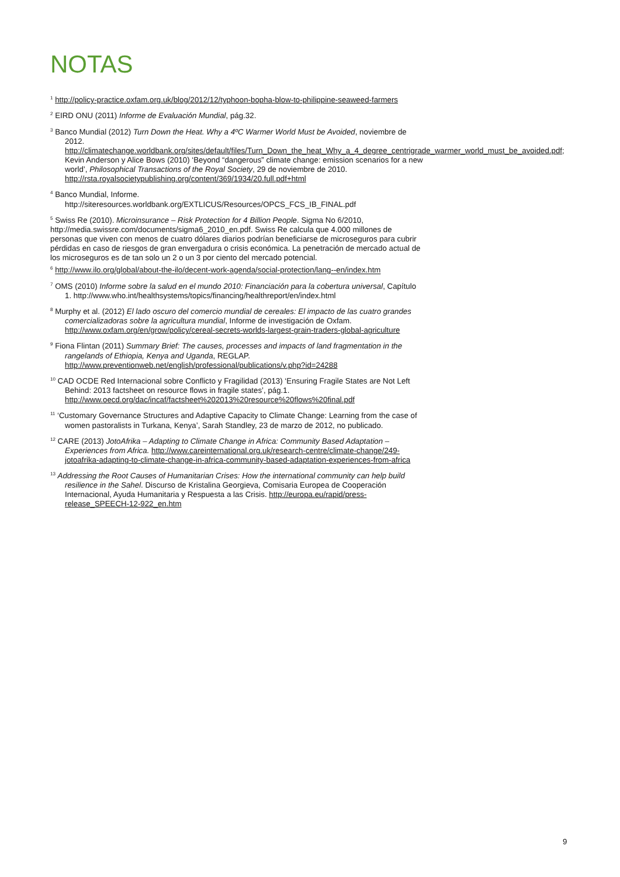NOTAS
<sup>1</sup> http://policy-practice.oxfam.org.uk/blog/2012/12/typhoon-bopha-blow-to-philippine-seaweed-farmers
<sup>2</sup> EIRD ONU (2011) Informe de Evaluación Mundial, pág.32.
<sup>3</sup> Banco Mundial (2012) Turn Down the Heat. Why a 4ºC Warmer World Must be Avoided, noviembre de 2012. http://climatechange.worldbank.org/sites/default/files/Turn_Down_the_heat_Why_a_4_degree_centrigrade_warmer_world_must_be_avoided.pdf; Kevin Anderson y Alice Bows (2010) ‘Beyond “dangerous” climate change: emission scenarios for a new world’, Philosophical Transactions of the Royal Society, 29 de noviembre de 2010. http://rsta.royalsocietypublishing.org/content/369/1934/20.full.pdf+html
<sup>4</sup> Banco Mundial, Informe. http://siteresources.worldbank.org/EXTLICUS/Resources/OPCS_FCS_IB_FINAL.pdf
<sup>5</sup> Swiss Re (2010). Microinsurance – Risk Protection for 4 Billion People. Sigma No 6/2010, http://media.swissre.com/documents/sigma6_2010_en.pdf. Swiss Re calcula que 4.000 millones de personas que viven con menos de cuatro dólares diarios podrían beneficiarse de microseguros para cubrir pérdidas en caso de riesgos de gran envergadura o crisis económica. La penetración de mercado actual de los microseguros es de tan solo un 2 o un 3 por ciento del mercado potencial.
<sup>6</sup> http://www.ilo.org/global/about-the-ilo/decent-work-agenda/social-protection/lang--en/index.htm
<sup>7</sup> OMS (2010) Informe sobre la salud en el mundo 2010: Financiación para la cobertura universal, Capítulo 1. http://www.who.int/healthsystems/topics/financing/healthreport/en/index.html
<sup>8</sup> Murphy et al. (2012) El lado oscuro del comercio mundial de cereales: El impacto de las cuatro grandes comercializadoras sobre la agricultura mundial, Informe de investigación de Oxfam. http://www.oxfam.org/en/grow/policy/cereal-secrets-worlds-largest-grain-traders-global-agriculture
<sup>9</sup> Fiona Flintan (2011) Summary Brief: The causes, processes and impacts of land fragmentation in the rangelands of Ethiopia, Kenya and Uganda, REGLAP. http://www.preventionweb.net/english/professional/publications/v.php?id=24288
<sup>10</sup> CAD OCDE Red Internacional sobre Conflicto y Fragilidad (2013) ‘Ensuring Fragile States are Not Left Behind: 2013 factsheet on resource flows in fragile states’, pág.1. http://www.oecd.org/dac/incaf/factsheet%202013%20resource%20flows%20final.pdf
<sup>11</sup> ‘Customary Governance Structures and Adaptive Capacity to Climate Change: Learning from the case of women pastoralists in Turkana, Kenya’, Sarah Standley, 23 de marzo de 2012, no publicado.
<sup>12</sup> CARE (2013) JotoAfrika – Adapting to Climate Change in Africa: Community Based Adaptation – Experiences from Africa. http://www.careinternational.org.uk/research-centre/climate-change/249-jotoafrika-adapting-to-climate-change-in-africa-community-based-adaptation-experiences-from-africa
<sup>13</sup> Addressing the Root Causes of Humanitarian Crises: How the international community can help build resilience in the Sahel. Discurso de Kristalina Georgieva, Comisaria Europea de Cooperación Internacional, Ayuda Humanitaria y Respuesta a las Crisis. http://europa.eu/rapid/press-release_SPEECH-12-922_en.htm
9